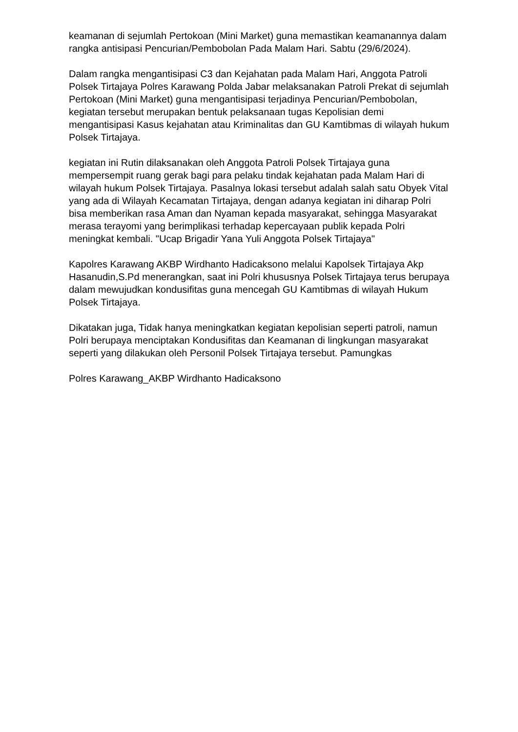keamanan di sejumlah Pertokoan (Mini Market) guna memastikan keamanannya dalam rangka antisipasi Pencurian/Pembobolan Pada Malam Hari. Sabtu (29/6/2024).
Dalam rangka mengantisipasi C3 dan Kejahatan pada Malam Hari, Anggota Patroli Polsek Tirtajaya Polres Karawang Polda Jabar melaksanakan Patroli Prekat di sejumlah Pertokoan (Mini Market) guna mengantisipasi terjadinya Pencurian/Pembobolan, kegiatan tersebut merupakan bentuk pelaksanaan tugas Kepolisian demi mengantisipasi Kasus kejahatan atau Kriminalitas dan GU Kamtibmas di wilayah hukum Polsek Tirtajaya.
kegiatan ini Rutin dilaksanakan oleh Anggota Patroli Polsek Tirtajaya guna mempersempit ruang gerak bagi para pelaku tindak kejahatan pada Malam Hari di wilayah hukum Polsek Tirtajaya. Pasalnya lokasi tersebut adalah salah satu Obyek Vital yang ada di Wilayah Kecamatan Tirtajaya, dengan adanya kegiatan ini diharap Polri bisa memberikan rasa Aman dan Nyaman kepada masyarakat, sehingga Masyarakat merasa terayomi yang berimplikasi terhadap kepercayaan publik kepada Polri meningkat kembali. "Ucap Brigadir Yana Yuli Anggota Polsek Tirtajaya"
Kapolres Karawang AKBP Wirdhanto Hadicaksono melalui Kapolsek Tirtajaya Akp Hasanudin,S.Pd menerangkan, saat ini Polri khususnya Polsek Tirtajaya terus berupaya dalam mewujudkan kondusifitas guna mencegah GU Kamtibmas di wilayah Hukum Polsek Tirtajaya.
Dikatakan juga, Tidak hanya meningkatkan kegiatan kepolisian seperti patroli, namun Polri berupaya menciptakan Kondusifitas dan Keamanan di lingkungan masyarakat seperti yang dilakukan oleh Personil Polsek Tirtajaya tersebut. Pamungkas
Polres Karawang_AKBP Wirdhanto Hadicaksono